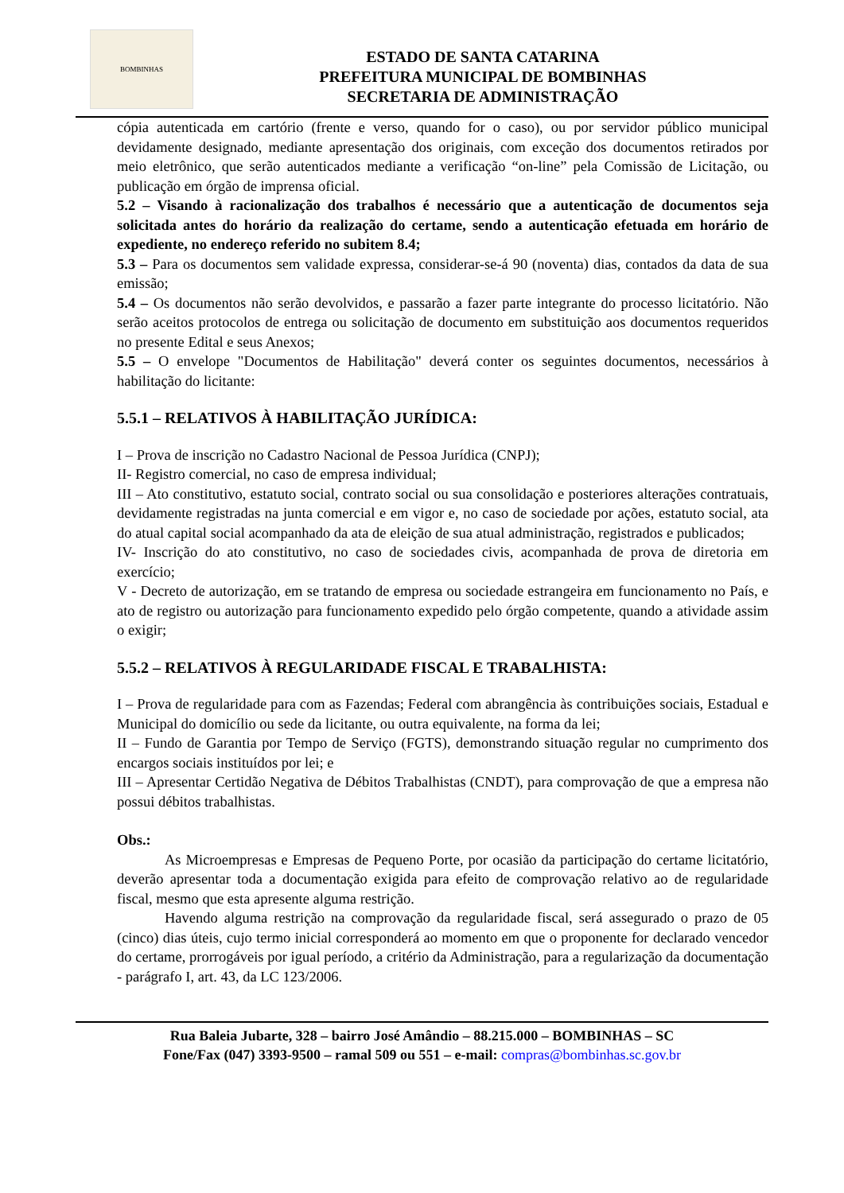BOMBINHAS
ESTADO DE SANTA CATARINA
PREFEITURA MUNICIPAL DE BOMBINHAS
SECRETARIA DE ADMINISTRAÇÃO
cópia autenticada em cartório (frente e verso, quando for o caso), ou por servidor público municipal devidamente designado, mediante apresentação dos originais, com exceção dos documentos retirados por meio eletrônico, que serão autenticados mediante a verificação “on-line” pela Comissão de Licitação, ou publicação em órgão de imprensa oficial.
5.2 – Visando à racionalização dos trabalhos é necessário que a autenticação de documentos seja solicitada antes do horário da realização do certame, sendo a autenticação efetuada em horário de expediente, no endereço referido no subitem 8.4;
5.3 – Para os documentos sem validade expressa, considerar-se-á 90 (noventa) dias, contados da data de sua emissão;
5.4 – Os documentos não serão devolvidos, e passarão a fazer parte integrante do processo licitatório. Não serão aceitos protocolos de entrega ou solicitação de documento em substituição aos documentos requeridos no presente Edital e seus Anexos;
5.5 – O envelope "Documentos de Habilitação" deverá conter os seguintes documentos, necessários à habilitação do licitante:
5.5.1 – RELATIVOS À HABILITAÇÃO JURÍDICA:
I – Prova de inscrição no Cadastro Nacional de Pessoa Jurídica (CNPJ);
II- Registro comercial, no caso de empresa individual;
III – Ato constitutivo, estatuto social, contrato social ou sua consolidação e posteriores alterações contratuais, devidamente registradas na junta comercial e em vigor e, no caso de sociedade por ações, estatuto social, ata do atual capital social acompanhado da ata de eleição de sua atual administração, registrados e publicados;
IV- Inscrição do ato constitutivo, no caso de sociedades civis, acompanhada de prova de diretoria em exercício;
V - Decreto de autorização, em se tratando de empresa ou sociedade estrangeira em funcionamento no País, e ato de registro ou autorização para funcionamento expedido pelo órgão competente, quando a atividade assim o exigir;
5.5.2 – RELATIVOS À REGULARIDADE FISCAL E TRABALHISTA:
I – Prova de regularidade para com as Fazendas; Federal com abrangência às contribuições sociais, Estadual e Municipal do domicílio ou sede da licitante, ou outra equivalente, na forma da lei;
II – Fundo de Garantia por Tempo de Serviço (FGTS), demonstrando situação regular no cumprimento dos encargos sociais instituídos por lei; e
III – Apresentar Certidão Negativa de Débitos Trabalhistas (CNDT), para comprovação de que a empresa não possui débitos trabalhistas.
Obs.:
As Microempresas e Empresas de Pequeno Porte, por ocasião da participação do certame licitatório, deverão apresentar toda a documentação exigida para efeito de comprovação relativo ao de regularidade fiscal, mesmo que esta apresente alguma restrição.
Havendo alguma restrição na comprovação da regularidade fiscal, será assegurado o prazo de 05 (cinco) dias úteis, cujo termo inicial corresponderá ao momento em que o proponente for declarado vencedor do certame, prorrogáveis por igual período, a critério da Administração, para a regularização da documentação - parágrafo I, art. 43, da LC 123/2006.
Rua Baleia Jubarte, 328 – bairro José Amândio – 88.215.000 – BOMBINHAS – SC
Fone/Fax (047) 3393-9500 – ramal 509 ou 551 – e-mail: compras@bombinhas.sc.gov.br